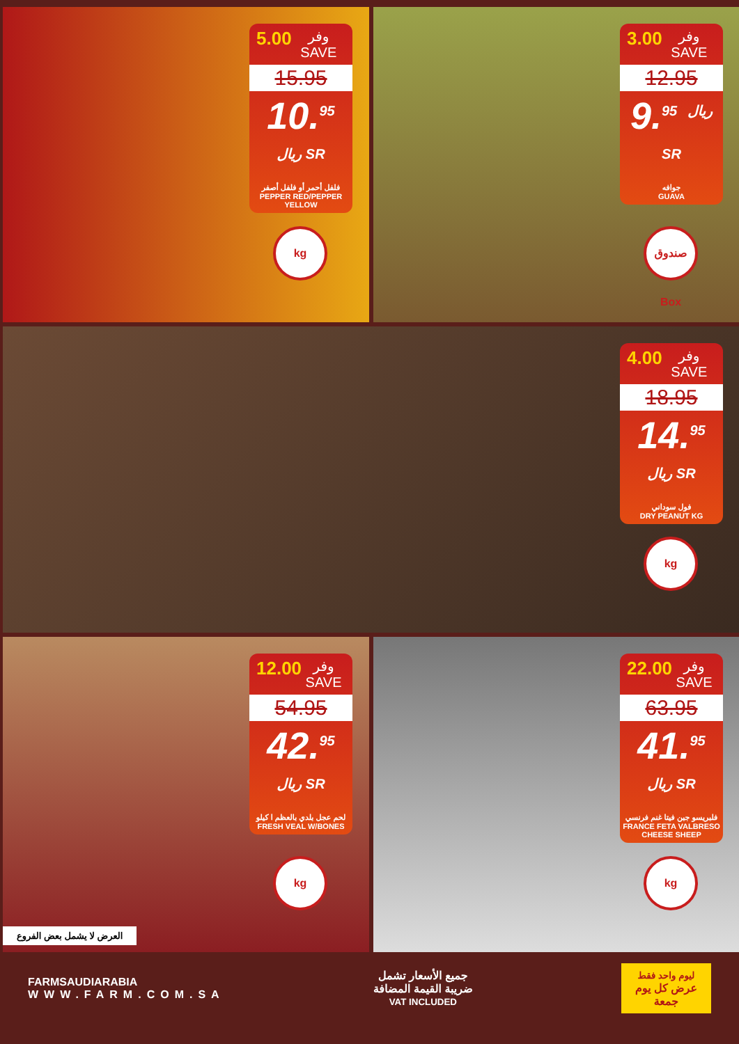5.00 وفر SAVE
15.95
10.<sup>95</sup> <sup>ريال SR</sup>
فلفل أحمر أو فلفل أصفر
PEPPER RED/PEPPER YELLOW
kg
3.00 وفر SAVE
12.95
9.<sup>95</sup> <sup>ريال SR</sup>
جوافه
GUAVA
صندوق Box
4.00 وفر SAVE
18.95
14.<sup>95</sup> <sup>ريال SR</sup>
فول سوداني
DRY PEANUT KG
kg
12.00 وفر SAVE
54.95
42.<sup>95</sup> <sup>ريال SR</sup>
لحم عجل بلدي بالعظم ا كيلو
FRESH VEAL W/BONES
kg
العرض لا يشمل بعض الفروع
22.00 وفر SAVE
63.95
41.<sup>95</sup> <sup>ريال SR</sup>
فلبريسو جبن فيتا غنم فرنسي
FRANCE FETA VALBRESO CHEESE SHEEP
kg
FARMSAUDIARABIA
WWW.FARM.COM.SA
جميع الأسعار تشمل
ضريبة القيمة المضافة
VAT INCLUDED
ليوم واحد فقط
عرض كل يوم
جمعة